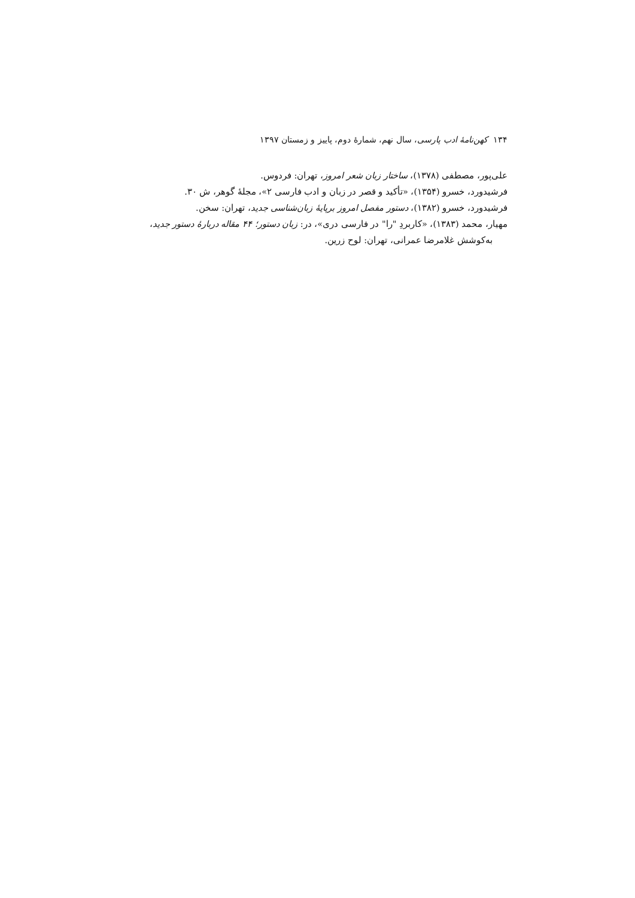۱۳۴ کهن‌نامهٔ ادب پارسی، سال نهم، شمارهٔ دوم، پاییز و زمستان ۱۳۹۷
علی‌پور، مصطفی (۱۳۷۸)، ساختار زبان شعر امروز، تهران: فردوس.
فرشیدورد، خسرو (۱۳۵۴)، «تأکید و قصر در زبان و ادب فارسی ۲»، مجلهٔ گوهر، ش ۳۰.
فرشیدورد، خسرو (۱۳۸۲)، دستور مفصل امروز برپایهٔ زبان‌شناسی جدید، تهران: سخن.
مهیار، محمد (۱۳۸۳)، «کاربردِ "را" در فارسی دری»، در: زبان دستور؛ ۴۴ مقاله دربارهٔ دستور جدید،
به‌کوشش غلامرضا عمرانی، تهران: لوح زرین.